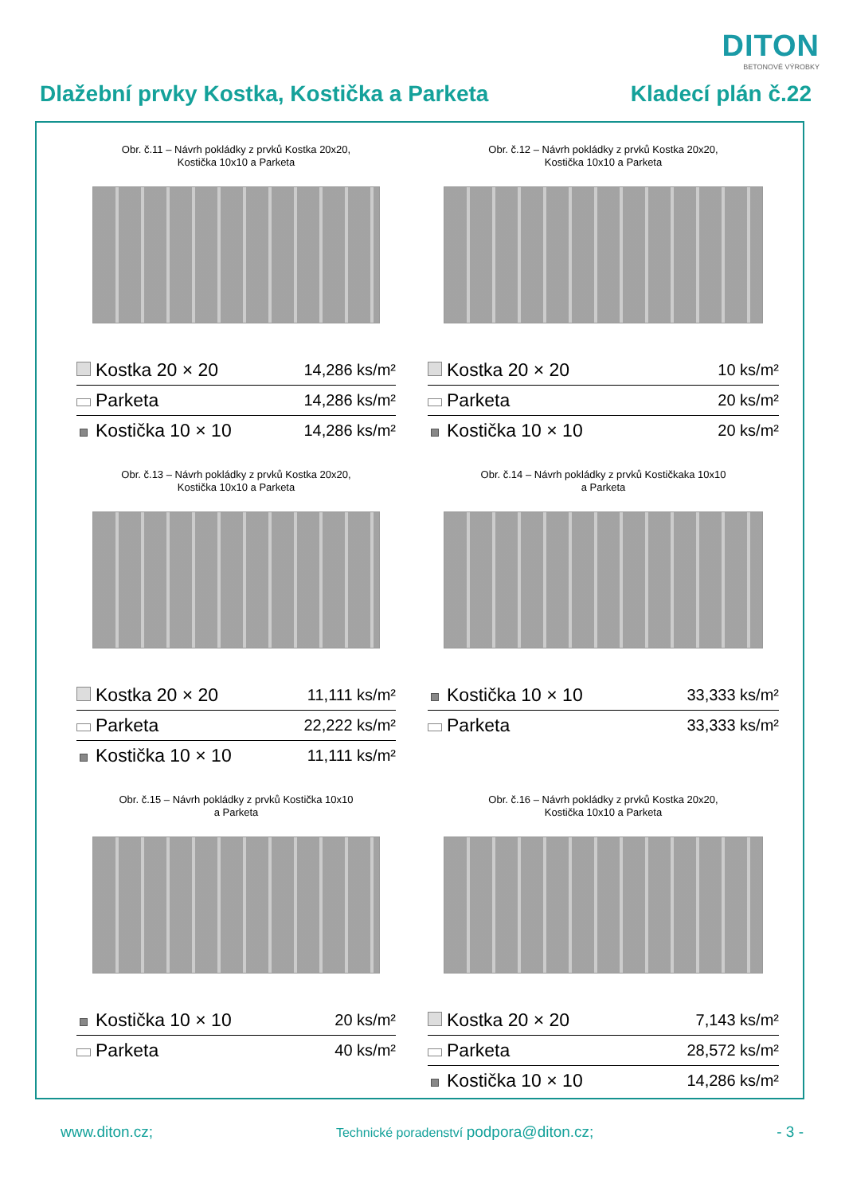DITON
BETONOVÉ VÝROBKY
Dlažební prvky Kostka, Kostička a Parketa Kladecí plán č.22
Obr. č.11 – Návrh pokládky z prvků Kostka 20x20,
Kostička 10x10 a Parketa
| Kostka 20 × 20 | 14,286 ks/m² |
| Parketa | 14,286 ks/m² |
| Kostička 10 × 10 | 14,286 ks/m² |
Obr. č.12 – Návrh pokládky z prvků Kostka 20x20,
Kostička 10x10 a Parketa
| Kostka 20 × 20 | 10 ks/m² |
| Parketa | 20 ks/m² |
| Kostička 10 × 10 | 20 ks/m² |
Obr. č.13 – Návrh pokládky z prvků Kostka 20x20,
Kostička 10x10 a Parketa
| Kostka 20 × 20 | 11,111 ks/m² |
| Parketa | 22,222 ks/m² |
| Kostička 10 × 10 | 11,111 ks/m² |
Obr. č.14 – Návrh pokládky z prvků Kostičkaka 10x10
a Parketa
| Kostička 10 × 10 | 33,333 ks/m² |
| Parketa | 33,333 ks/m² |
Obr. č.15 – Návrh pokládky z prvků Kostička 10x10
a Parketa
| Kostička 10 × 10 | 20 ks/m² |
| Parketa | 40 ks/m² |
Obr. č.16 – Návrh pokládky z prvků Kostka 20x20,
Kostička 10x10 a Parketa
| Kostka 20 × 20 | 7,143 ks/m² |
| Parketa | 28,572 ks/m² |
| Kostička 10 × 10 | 14,286 ks/m² |
www.diton.cz; Technické poradenství podpora@diton.cz; - 3 -